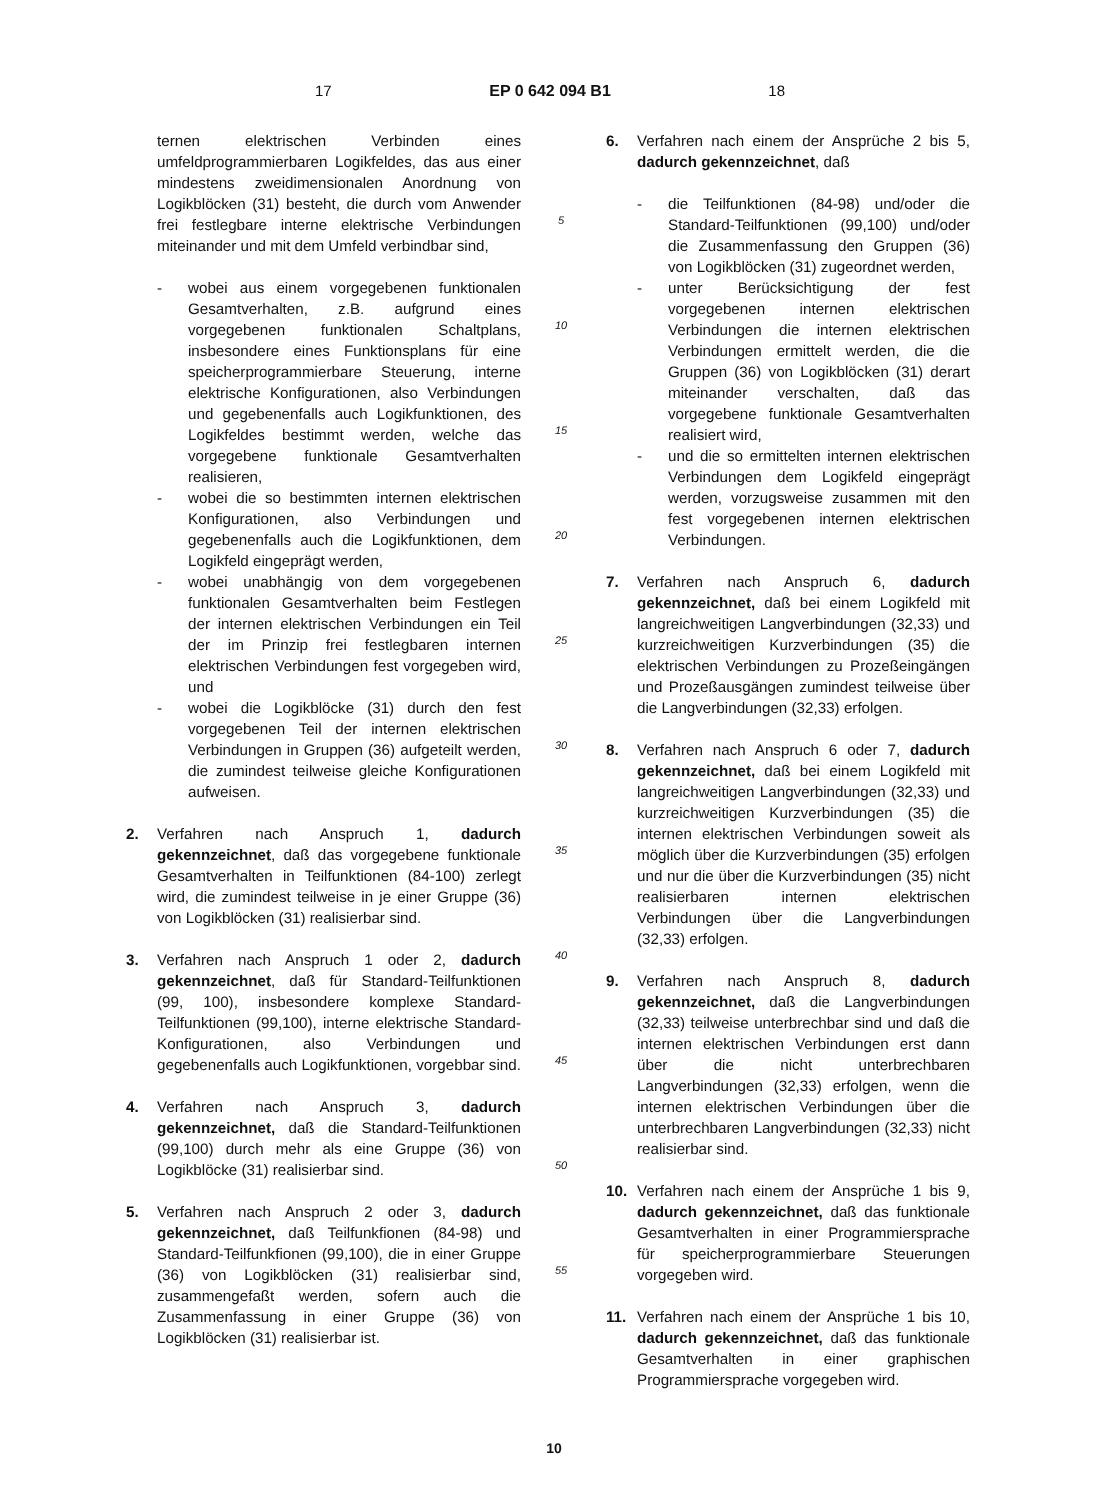17 EP 0 642 094 B1 18
ternen elektrischen Verbinden eines umfeldprogrammierbaren Logikfeldes, das aus einer mindestens zweidimensionalen Anordnung von Logikblöcken (31) besteht, die durch vom Anwender frei festlegbare interne elektrische Verbindungen miteinander und mit dem Umfeld verbindbar sind,
- wobei aus einem vorgegebenen funktionalen Gesamtverhalten, z.B. aufgrund eines vorgegebenen funktionalen Schaltplans, insbesondere eines Funktionsplans für eine speicherprogrammierbare Steuerung, interne elektrische Konfigurationen, also Verbindungen und gegebenenfalls auch Logikfunktionen, des Logikfeldes bestimmt werden, welche das vorgegebene funktionale Gesamtverhalten realisieren,
- wobei die so bestimmten internen elektrischen Konfigurationen, also Verbindungen und gegebenenfalls auch die Logikfunktionen, dem Logikfeld eingeprägt werden,
- wobei unabhängig von dem vorgegebenen funktionalen Gesamtverhalten beim Festlegen der internen elektrischen Verbindungen ein Teil der im Prinzip frei festlegbaren internen elektrischen Verbindungen fest vorgegeben wird, und
- wobei die Logikblöcke (31) durch den fest vorgegebenen Teil der internen elektrischen Verbindungen in Gruppen (36) aufgeteilt werden, die zumindest teilweise gleiche Konfigurationen aufweisen.
2. Verfahren nach Anspruch 1, dadurch gekennzeichnet, daß das vorgegebene funktionale Gesamtverhalten in Teilfunktionen (84-100) zerlegt wird, die zumindest teilweise in je einer Gruppe (36) von Logikblöcken (31) realisierbar sind.
3. Verfahren nach Anspruch 1 oder 2, dadurch gekennzeichnet, daß für Standard-Teilfunktionen (99, 100), insbesondere komplexe Standard-Teilfunktionen (99,100), interne elektrische Standard-Konfigurationen, also Verbindungen und gegebenenfalls auch Logikfunktionen, vorgebbar sind.
4. Verfahren nach Anspruch 3, dadurch gekennzeichnet, daß die Standard-Teilfunktionen (99,100) durch mehr als eine Gruppe (36) von Logikblöcke (31) realisierbar sind.
5. Verfahren nach Anspruch 2 oder 3, dadurch gekennzeichnet, daß Teilfunkfionen (84-98) und Standard-Teilfunkfionen (99,100), die in einer Gruppe (36) von Logikblöcken (31) realisierbar sind, zusammengefaßt werden, sofern auch die Zusammenfassung in einer Gruppe (36) von Logikblöcken (31) realisierbar ist.
5
10
15
20
25
30
35
40
45
50
55
6. Verfahren nach einem der Ansprüche 2 bis 5, dadurch gekennzeichnet, daß
- die Teilfunktionen (84-98) und/oder die Standard-Teilfunktionen (99,100) und/oder die Zusammenfassung den Gruppen (36) von Logikblöcken (31) zugeordnet werden,
- unter Berücksichtigung der fest vorgegebenen internen elektrischen Verbindungen die internen elektrischen Verbindungen ermittelt werden, die die Gruppen (36) von Logikblöcken (31) derart miteinander verschalten, daß das vorgegebene funktionale Gesamtverhalten realisiert wird,
- und die so ermittelten internen elektrischen Verbindungen dem Logikfeld eingeprägt werden, vorzugsweise zusammen mit den fest vorgegebenen internen elektrischen Verbindungen.
7. Verfahren nach Anspruch 6, dadurch gekennzeichnet, daß bei einem Logikfeld mit langreichweitigen Langverbindungen (32,33) und kurzreichweitigen Kurzverbindungen (35) die elektrischen Verbindungen zu Prozeßeingängen und Prozeßausgängen zumindest teilweise über die Langverbindungen (32,33) erfolgen.
8. Verfahren nach Anspruch 6 oder 7, dadurch gekennzeichnet, daß bei einem Logikfeld mit langreichweitigen Langverbindungen (32,33) und kurzreichweitigen Kurzverbindungen (35) die internen elektrischen Verbindungen soweit als möglich über die Kurzverbindungen (35) erfolgen und nur die über die Kurzverbindungen (35) nicht realisierbaren internen elektrischen Verbindungen über die Langverbindungen (32,33) erfolgen.
9. Verfahren nach Anspruch 8, dadurch gekennzeichnet, daß die Langverbindungen (32,33) teilweise unterbrechbar sind und daß die internen elektrischen Verbindungen erst dann über die nicht unterbrechbaren Langverbindungen (32,33) erfolgen, wenn die internen elektrischen Verbindungen über die unterbrechbaren Langverbindungen (32,33) nicht realisierbar sind.
10. Verfahren nach einem der Ansprüche 1 bis 9, dadurch gekennzeichnet, daß das funktionale Gesamtverhalten in einer Programmiersprache für speicherprogrammierbare Steuerungen vorgegeben wird.
11. Verfahren nach einem der Ansprüche 1 bis 10, dadurch gekennzeichnet, daß das funktionale Gesamtverhalten in einer graphischen Programmiersprache vorgegeben wird.
10